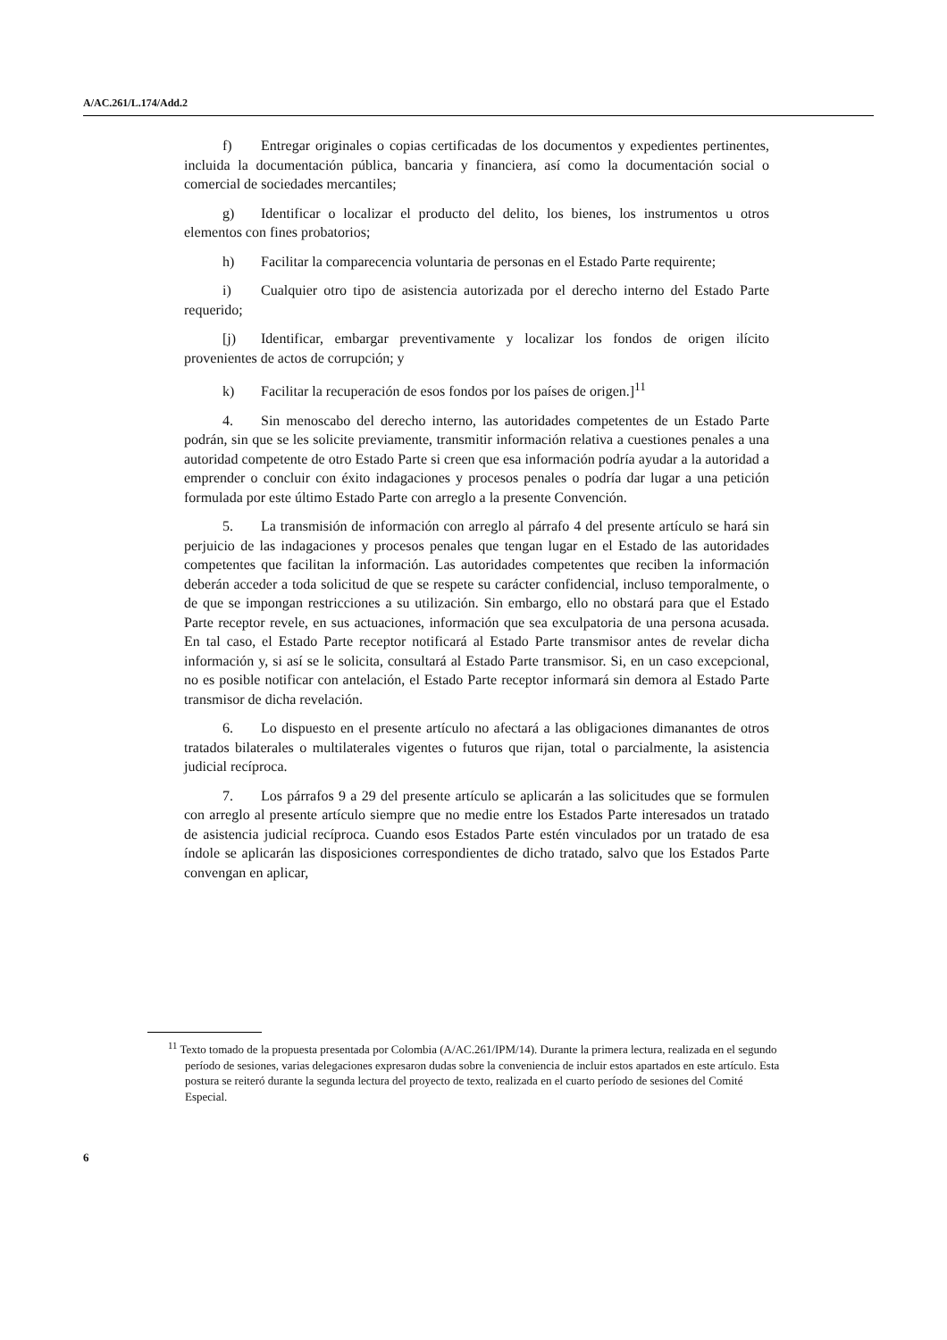A/AC.261/L.174/Add.2
f) Entregar originales o copias certificadas de los documentos y expedientes pertinentes, incluida la documentación pública, bancaria y financiera, así como la documentación social o comercial de sociedades mercantiles;
g) Identificar o localizar el producto del delito, los bienes, los instrumentos u otros elementos con fines probatorios;
h) Facilitar la comparecencia voluntaria de personas en el Estado Parte requirente;
i) Cualquier otro tipo de asistencia autorizada por el derecho interno del Estado Parte requerido;
[j) Identificar, embargar preventivamente y localizar los fondos de origen ilícito provenientes de actos de corrupción; y
k) Facilitar la recuperación de esos fondos por los países de origen.]<sup>11</sup>
4. Sin menoscabo del derecho interno, las autoridades competentes de un Estado Parte podrán, sin que se les solicite previamente, transmitir información relativa a cuestiones penales a una autoridad competente de otro Estado Parte si creen que esa información podría ayudar a la autoridad a emprender o concluir con éxito indagaciones y procesos penales o podría dar lugar a una petición formulada por este último Estado Parte con arreglo a la presente Convención.
5. La transmisión de información con arreglo al párrafo 4 del presente artículo se hará sin perjuicio de las indagaciones y procesos penales que tengan lugar en el Estado de las autoridades competentes que facilitan la información. Las autoridades competentes que reciben la información deberán acceder a toda solicitud de que se respete su carácter confidencial, incluso temporalmente, o de que se impongan restricciones a su utilización. Sin embargo, ello no obstará para que el Estado Parte receptor revele, en sus actuaciones, información que sea exculpatoria de una persona acusada. En tal caso, el Estado Parte receptor notificará al Estado Parte transmisor antes de revelar dicha información y, si así se le solicita, consultará al Estado Parte transmisor. Si, en un caso excepcional, no es posible notificar con antelación, el Estado Parte receptor informará sin demora al Estado Parte transmisor de dicha revelación.
6. Lo dispuesto en el presente artículo no afectará a las obligaciones dimanantes de otros tratados bilaterales o multilaterales vigentes o futuros que rijan, total o parcialmente, la asistencia judicial recíproca.
7. Los párrafos 9 a 29 del presente artículo se aplicarán a las solicitudes que se formulen con arreglo al presente artículo siempre que no medie entre los Estados Parte interesados un tratado de asistencia judicial recíproca. Cuando esos Estados Parte estén vinculados por un tratado de esa índole se aplicarán las disposiciones correspondientes de dicho tratado, salvo que los Estados Parte convengan en aplicar,
<sup>11</sup> Texto tomado de la propuesta presentada por Colombia (A/AC.261/IPM/14). Durante la primera lectura, realizada en el segundo período de sesiones, varias delegaciones expresaron dudas sobre la conveniencia de incluir estos apartados en este artículo. Esta postura se reiteró durante la segunda lectura del proyecto de texto, realizada en el cuarto período de sesiones del Comité Especial.
6